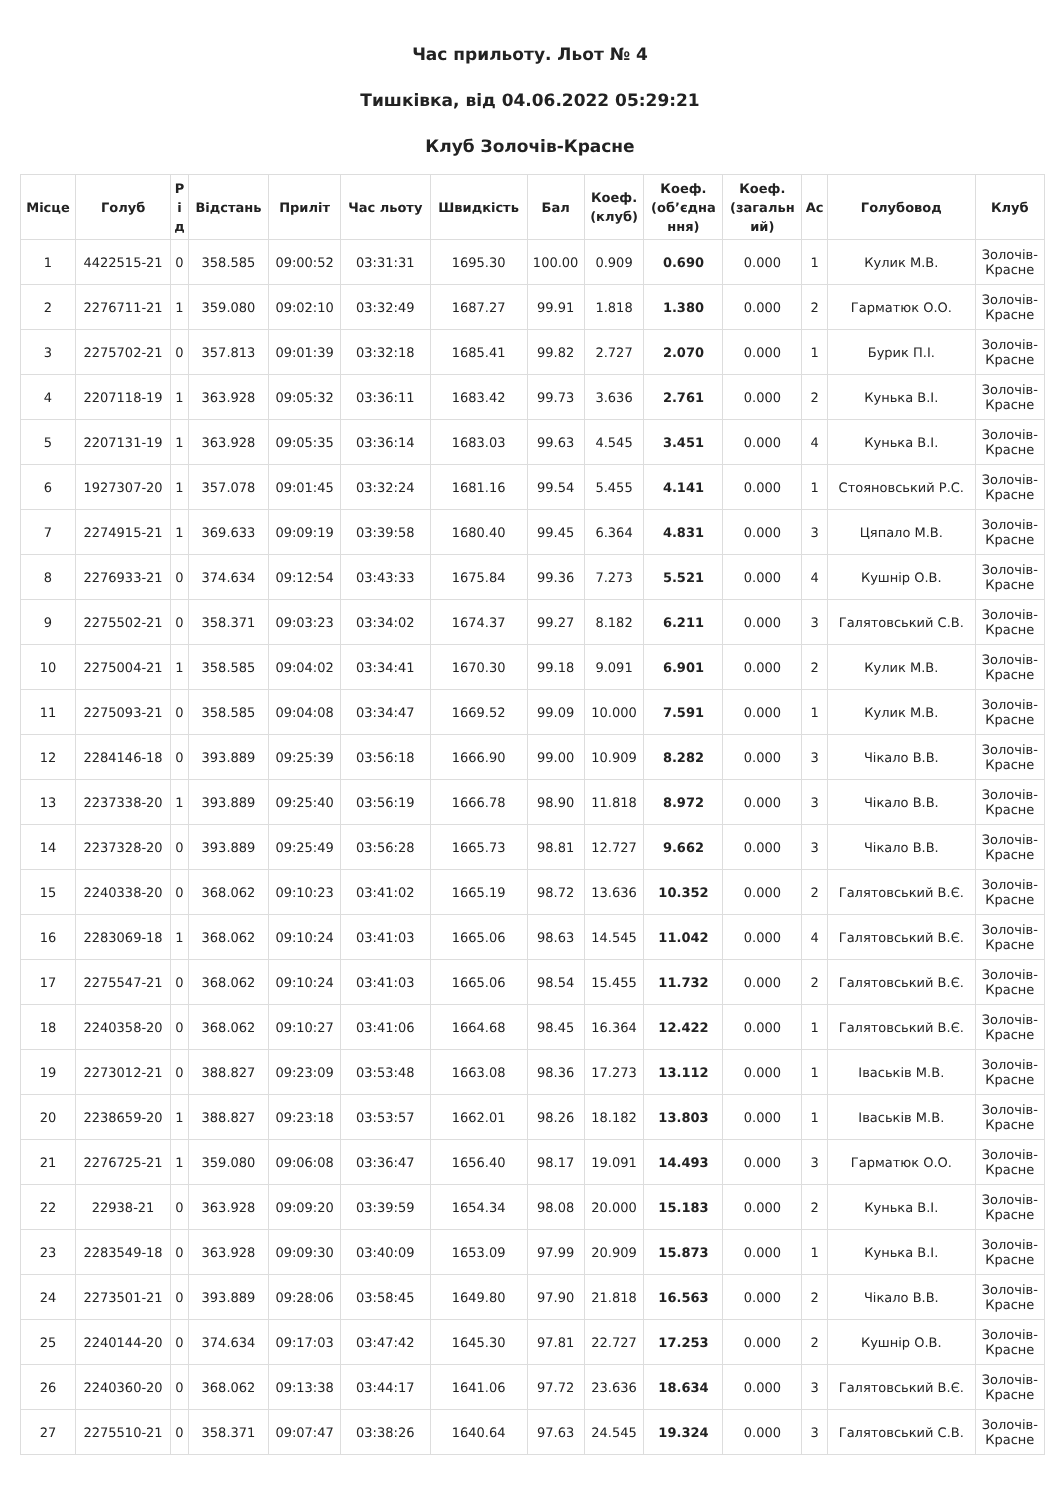Час прильоту. Льот № 4
Тишківка, від 04.06.2022 05:29:21
Клуб Золочів-Красне
| Місце | Голуб | Р і д | Відстань | Приліт | Час льоту | Швидкість | Бал | Коеф. (клуб) | Коеф. (об’єдна ння) | Коеф. (загальн ий) | Ас | Голубовод | Клуб |
| --- | --- | --- | --- | --- | --- | --- | --- | --- | --- | --- | --- | --- | --- |
| 1 | 4422515-21 | 0 | 358.585 | 09:00:52 | 03:31:31 | 1695.30 | 100.00 | 0.909 | 0.690 | 0.000 | 1 | Кулик М.В. | Золочів- Красне |
| 2 | 2276711-21 | 1 | 359.080 | 09:02:10 | 03:32:49 | 1687.27 | 99.91 | 1.818 | 1.380 | 0.000 | 2 | Гарматюк О.О. | Золочів- Красне |
| 3 | 2275702-21 | 0 | 357.813 | 09:01:39 | 03:32:18 | 1685.41 | 99.82 | 2.727 | 2.070 | 0.000 | 1 | Бурик П.І. | Золочів- Красне |
| 4 | 2207118-19 | 1 | 363.928 | 09:05:32 | 03:36:11 | 1683.42 | 99.73 | 3.636 | 2.761 | 0.000 | 2 | Кунька В.І. | Золочів- Красне |
| 5 | 2207131-19 | 1 | 363.928 | 09:05:35 | 03:36:14 | 1683.03 | 99.63 | 4.545 | 3.451 | 0.000 | 4 | Кунька В.І. | Золочів- Красне |
| 6 | 1927307-20 | 1 | 357.078 | 09:01:45 | 03:32:24 | 1681.16 | 99.54 | 5.455 | 4.141 | 0.000 | 1 | Стояновський Р.С. | Золочів- Красне |
| 7 | 2274915-21 | 1 | 369.633 | 09:09:19 | 03:39:58 | 1680.40 | 99.45 | 6.364 | 4.831 | 0.000 | 3 | Цяпало М.В. | Золочів- Красне |
| 8 | 2276933-21 | 0 | 374.634 | 09:12:54 | 03:43:33 | 1675.84 | 99.36 | 7.273 | 5.521 | 0.000 | 4 | Кушнір О.В. | Золочів- Красне |
| 9 | 2275502-21 | 0 | 358.371 | 09:03:23 | 03:34:02 | 1674.37 | 99.27 | 8.182 | 6.211 | 0.000 | 3 | Галятовський С.В. | Золочів- Красне |
| 10 | 2275004-21 | 1 | 358.585 | 09:04:02 | 03:34:41 | 1670.30 | 99.18 | 9.091 | 6.901 | 0.000 | 2 | Кулик М.В. | Золочів- Красне |
| 11 | 2275093-21 | 0 | 358.585 | 09:04:08 | 03:34:47 | 1669.52 | 99.09 | 10.000 | 7.591 | 0.000 | 1 | Кулик М.В. | Золочів- Красне |
| 12 | 2284146-18 | 0 | 393.889 | 09:25:39 | 03:56:18 | 1666.90 | 99.00 | 10.909 | 8.282 | 0.000 | 3 | Чікало В.В. | Золочів- Красне |
| 13 | 2237338-20 | 1 | 393.889 | 09:25:40 | 03:56:19 | 1666.78 | 98.90 | 11.818 | 8.972 | 0.000 | 3 | Чікало В.В. | Золочів- Красне |
| 14 | 2237328-20 | 0 | 393.889 | 09:25:49 | 03:56:28 | 1665.73 | 98.81 | 12.727 | 9.662 | 0.000 | 3 | Чікало В.В. | Золочів- Красне |
| 15 | 2240338-20 | 0 | 368.062 | 09:10:23 | 03:41:02 | 1665.19 | 98.72 | 13.636 | 10.352 | 0.000 | 2 | Галятовський В.Є. | Золочів- Красне |
| 16 | 2283069-18 | 1 | 368.062 | 09:10:24 | 03:41:03 | 1665.06 | 98.63 | 14.545 | 11.042 | 0.000 | 4 | Галятовський В.Є. | Золочів- Красне |
| 17 | 2275547-21 | 0 | 368.062 | 09:10:24 | 03:41:03 | 1665.06 | 98.54 | 15.455 | 11.732 | 0.000 | 2 | Галятовський В.Є. | Золочів- Красне |
| 18 | 2240358-20 | 0 | 368.062 | 09:10:27 | 03:41:06 | 1664.68 | 98.45 | 16.364 | 12.422 | 0.000 | 1 | Галятовський В.Є. | Золочів- Красне |
| 19 | 2273012-21 | 0 | 388.827 | 09:23:09 | 03:53:48 | 1663.08 | 98.36 | 17.273 | 13.112 | 0.000 | 1 | Іваськів М.В. | Золочів- Красне |
| 20 | 2238659-20 | 1 | 388.827 | 09:23:18 | 03:53:57 | 1662.01 | 98.26 | 18.182 | 13.803 | 0.000 | 1 | Іваськів М.В. | Золочів- Красне |
| 21 | 2276725-21 | 1 | 359.080 | 09:06:08 | 03:36:47 | 1656.40 | 98.17 | 19.091 | 14.493 | 0.000 | 3 | Гарматюк О.О. | Золочів- Красне |
| 22 | 22938-21 | 0 | 363.928 | 09:09:20 | 03:39:59 | 1654.34 | 98.08 | 20.000 | 15.183 | 0.000 | 2 | Кунька В.І. | Золочів- Красне |
| 23 | 2283549-18 | 0 | 363.928 | 09:09:30 | 03:40:09 | 1653.09 | 97.99 | 20.909 | 15.873 | 0.000 | 1 | Кунька В.І. | Золочів- Красне |
| 24 | 2273501-21 | 0 | 393.889 | 09:28:06 | 03:58:45 | 1649.80 | 97.90 | 21.818 | 16.563 | 0.000 | 2 | Чікало В.В. | Золочів- Красне |
| 25 | 2240144-20 | 0 | 374.634 | 09:17:03 | 03:47:42 | 1645.30 | 97.81 | 22.727 | 17.253 | 0.000 | 2 | Кушнір О.В. | Золочів- Красне |
| 26 | 2240360-20 | 0 | 368.062 | 09:13:38 | 03:44:17 | 1641.06 | 97.72 | 23.636 | 18.634 | 0.000 | 3 | Галятовський В.Є. | Золочів- Красне |
| 27 | 2275510-21 | 0 | 358.371 | 09:07:47 | 03:38:26 | 1640.64 | 97.63 | 24.545 | 19.324 | 0.000 | 3 | Галятовський С.В. | Золочів- Красне |